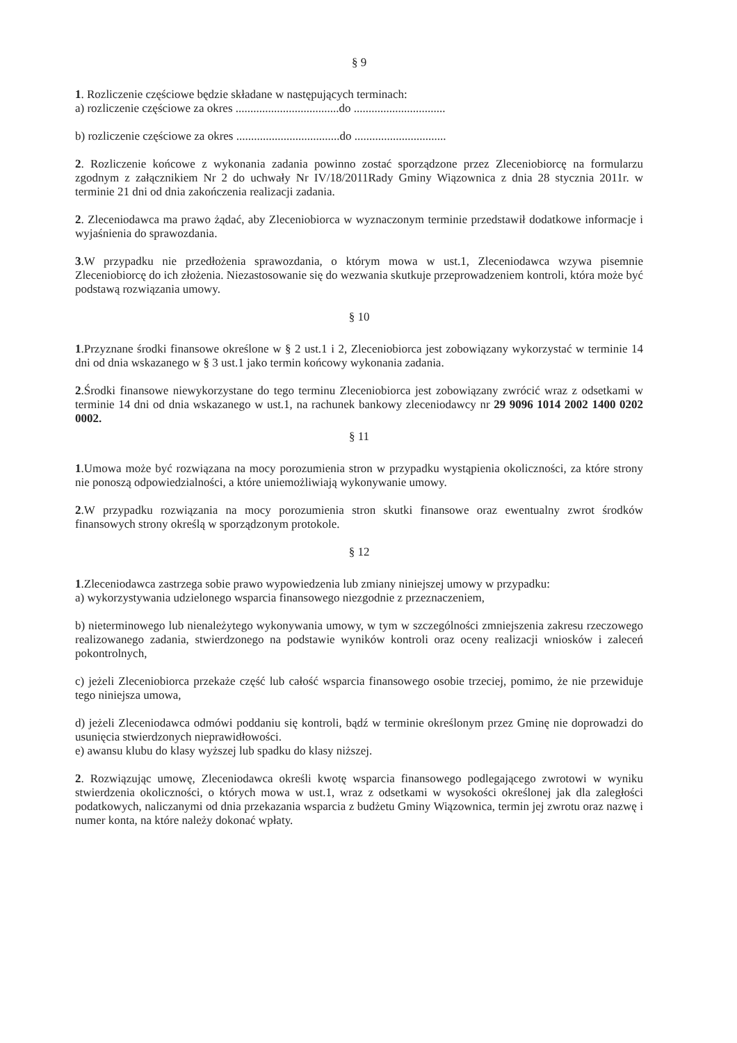§ 9
1. Rozliczenie częściowe będzie składane w następujących terminach:
a) rozliczenie częściowe za okres ...................................do ...............................
b) rozliczenie częściowe za okres ...................................do ...............................
2. Rozliczenie końcowe z wykonania zadania powinno zostać sporządzone przez Zleceniobiorcę na formularzu zgodnym z załącznikiem Nr 2 do uchwały Nr IV/18/2011Rady Gminy Wiązownica z dnia 28 stycznia 2011r. w terminie 21 dni od dnia zakończenia realizacji zadania.
2. Zleceniodawca ma prawo żądać, aby Zleceniobiorca w wyznaczonym terminie przedstawił dodatkowe informacje i wyjaśnienia do sprawozdania.
3.W przypadku nie przedłożenia sprawozdania, o którym mowa w ust.1, Zleceniodawca wzywa pisemnie Zleceniobiorcę do ich złożenia. Niezastosowanie się do wezwania skutkuje przeprowadzeniem kontroli, która może być podstawą rozwiązania umowy.
§ 10
1.Przyznane środki finansowe określone w § 2 ust.1 i 2, Zleceniobiorca jest zobowiązany wykorzystać w terminie 14 dni od dnia wskazanego w § 3 ust.1 jako termin końcowy wykonania zadania.
2.Środki finansowe niewykorzystane do tego terminu Zleceniobiorca jest zobowiązany zwrócić wraz z odsetkami w terminie 14 dni od dnia wskazanego w ust.1, na rachunek bankowy zleceniodawcy nr 29 9096 1014 2002 1400 0202 0002.
§ 11
1.Umowa może być rozwiązana na mocy porozumienia stron w przypadku wystąpienia okoliczności, za które strony nie ponoszą odpowiedzialności, a które uniemożliwiają wykonywanie umowy.
2.W przypadku rozwiązania na mocy porozumienia stron skutki finansowe oraz ewentualny zwrot środków finansowych strony określą w sporządzonym protokole.
§ 12
1.Zleceniodawca zastrzega sobie prawo wypowiedzenia lub zmiany niniejszej umowy w przypadku:
a) wykorzystywania udzielonego wsparcia finansowego niezgodnie z przeznaczeniem,
b) nieterminowego lub nienależytego wykonywania umowy, w tym w szczególności zmniejszenia zakresu rzeczowego realizowanego zadania, stwierdzonego na podstawie wyników kontroli oraz oceny realizacji wniosków i zaleceń pokontrolnych,
c) jeżeli Zleceniobiorca przekaże część lub całość wsparcia finansowego osobie trzeciej, pomimo, że nie przewiduje tego niniejsza umowa,
d) jeżeli Zleceniodawca odmówi poddaniu się kontroli, bądź w terminie określonym przez Gminę nie doprowadzi do usunięcia stwierdzonych nieprawidłowości.
e) awansu klubu do klasy wyższej lub spadku do klasy niższej.
2. Rozwiązując umowę, Zleceniodawca określi kwotę wsparcia finansowego podlegającego zwrotowi w wyniku stwierdzenia okoliczności, o których mowa w ust.1, wraz z odsetkami w wysokości określonej jak dla zaległości podatkowych, naliczanymi od dnia przekazania wsparcia z budżetu Gminy Wiązownica, termin jej zwrotu oraz nazwę i numer konta, na które należy dokonać wpłaty.